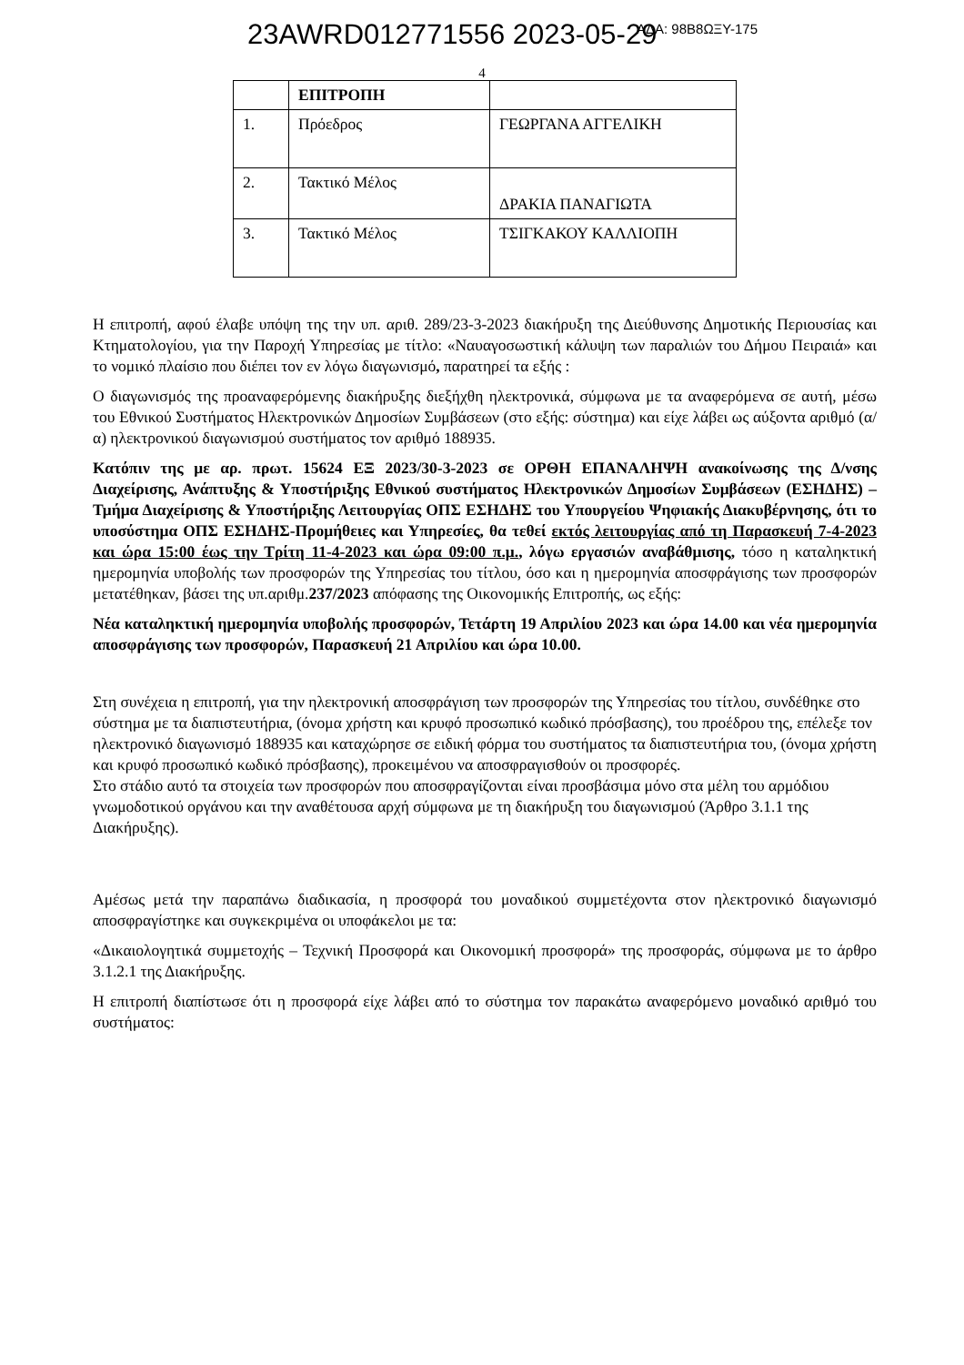23AWRD012771556 2023-05-29 ΑΔΑ: 98Β8ΩΞΥ-175
4
| | ΕΠΙΤΡΟΠΗ | |
| 1. | Πρόεδρος | ΓΕΩΡΓΑΝΑ ΑΓΓΕΛΙΚΗ |
| 2. | Τακτικό Μέλος | ΔΡΑΚΙΑ ΠΑΝΑΓΙΩΤΑ |
| 3. | Τακτικό Μέλος | ΤΣΙΓΚΑΚΟΥ ΚΑΛΛΙΟΠΗ |
Η επιτροπή, αφού έλαβε υπόψη της την υπ. αριθ. 289/23-3-2023 διακήρυξη της Διεύθυνσης Δημοτικής Περιουσίας και Κτηματολογίου, για την Παροχή Υπηρεσίας με τίτλο: «Ναυαγοσωστική κάλυψη των παραλιών του Δήμου Πειραιά» και το νομικό πλαίσιο που διέπει τον εν λόγω διαγωνισμό, παρατηρεί τα εξής :
Ο διαγωνισμός της προαναφερόμενης διακήρυξης διεξήχθη ηλεκτρονικά, σύμφωνα με τα αναφερόμενα σε αυτή, μέσω του Εθνικού Συστήματος Ηλεκτρονικών Δημοσίων Συμβάσεων (στο εξής: σύστημα) και είχε λάβει ως αύξοντα αριθμό (α/α) ηλεκτρονικού διαγωνισμού συστήματος τον αριθμό 188935.
Κατόπιν της με αρ. πρωτ. 15624 ΕΞ 2023/30-3-2023 σε ΟΡΘΗ ΕΠΑΝΑΛΗΨΗ ανακοίνωσης της Δ/νσης Διαχείρισης, Ανάπτυξης & Υποστήριξης Εθνικού συστήματος Ηλεκτρονικών Δημοσίων Συμβάσεων (ΕΣΗΔΗΣ) – Τμήμα Διαχείρισης & Υποστήριξης Λειτουργίας ΟΠΣ ΕΣΗΔΗΣ του Υπουργείου Ψηφιακής Διακυβέρνησης, ότι το υποσύστημα ΟΠΣ ΕΣΗΔΗΣ-Προμήθειες και Υπηρεσίες, θα τεθεί εκτός λειτουργίας από τη Παρασκευή 7-4-2023 και ώρα 15:00 έως την Τρίτη 11-4-2023 και ώρα 09:00 π.μ., λόγω εργασιών αναβάθμισης, τόσο η καταληκτική ημερομηνία υποβολής των προσφορών της Υπηρεσίας του τίτλου, όσο και η ημερομηνία αποσφράγισης των προσφορών μετατέθηκαν, βάσει της υπ.αριθμ.237/2023 απόφασης της Οικονομικής Επιτροπής, ως εξής:
Νέα καταληκτική ημερομηνία υποβολής προσφορών, Τετάρτη 19 Απριλίου 2023 και ώρα 14.00 και νέα ημερομηνία αποσφράγισης των προσφορών, Παρασκευή 21 Απριλίου και ώρα 10.00.
Στη συνέχεια η επιτροπή, για την ηλεκτρονική αποσφράγιση των προσφορών της Υπηρεσίας του τίτλου, συνδέθηκε στο σύστημα με τα διαπιστευτήρια, (όνομα χρήστη και κρυφό προσωπικό κωδικό πρόσβασης), του προέδρου της, επέλεξε τον ηλεκτρονικό διαγωνισμό 188935 και καταχώρησε σε ειδική φόρμα του συστήματος τα διαπιστευτήρια του, (όνομα χρήστη και κρυφό προσωπικό κωδικό πρόσβασης), προκειμένου να αποσφραγισθούν οι προσφορές.
Στο στάδιο αυτό τα στοιχεία των προσφορών που αποσφραγίζονται είναι προσβάσιμα μόνο στα μέλη του αρμόδιου γνωμοδοτικού οργάνου και την αναθέτουσα αρχή σύμφωνα με τη διακήρυξη του διαγωνισμού (Άρθρο 3.1.1 της Διακήρυξης).
Αμέσως μετά την παραπάνω διαδικασία, η προσφορά του μοναδικού συμμετέχοντα στον ηλεκτρονικό διαγωνισμό αποσφραγίστηκε και συγκεκριμένα οι υποφάκελοι με τα:
«Δικαιολογητικά συμμετοχής – Τεχνική Προσφορά και Οικονομική προσφορά» της προσφοράς, σύμφωνα με το άρθρο 3.1.2.1 της Διακήρυξης.
Η επιτροπή διαπίστωσε ότι η προσφορά είχε λάβει από το σύστημα τον παρακάτω αναφερόμενο μοναδικό αριθμό του συστήματος: